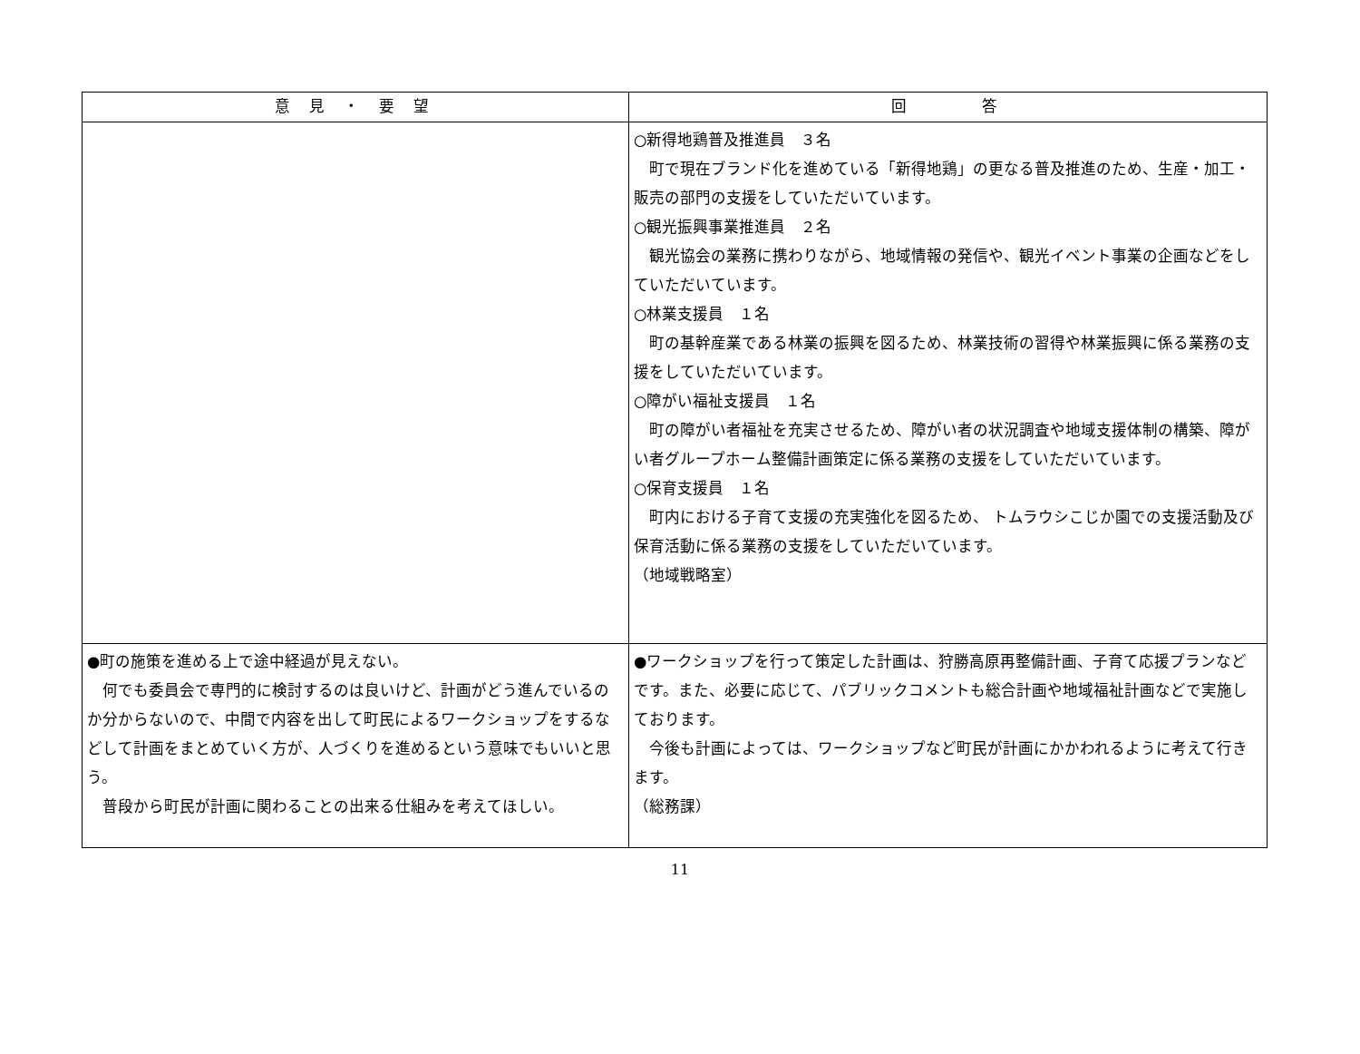| 意 見 ・ 要 望 | 回 答 |
| --- | --- |
| | ○新得地鶏普及推進員 ３名 町で現在ブランド化を進めている「新得地鶏」の更なる普及推進のため、生産・加工・販売の部門の支援をしていただいています。 ○観光振興事業推進員 ２名 観光協会の業務に携わりながら、地域情報の発信や、観光イベント事業の企画などをしていただいています。 ○林業支援員 １名 町の基幹産業である林業の振興を図るため、林業技術の習得や林業振興に係る業務の支援をしていただいています。 ○障がい福祉支援員 １名 町の障がい者福祉を充実させるため、障がい者の状況調査や地域支援体制の構築、障がい者グループホーム整備計画策定に係る業務の支援をしていただいています。 ○保育支援員 １名 町内における子育て支援の充実強化を図るため、 トムラウシこじか園での支援活動及び保育活動に係る業務の支援をしていただいています。 （地域戦略室） |
| ●町の施策を進める上で途中経過が見えない。 何でも委員会で専門的に検討するのは良いけど、計画がどう進んでいるのか分からないので、中間で内容を出して町民によるワークショップをするなどして計画をまとめていく方が、人づくりを進めるという意味でもいいと思う。 普段から町民が計画に関わることの出来る仕組みを考えてほしい。 | ●ワークショップを行って策定した計画は、狩勝高原再整備計画、子育て応援プランなどです。また、必要に応じて、パブリックコメントも総合計画や地域福祉計画などで実施しております。 今後も計画によっては、ワークショップなど町民が計画にかかわれるように考えて行きます。 （総務課） |
11